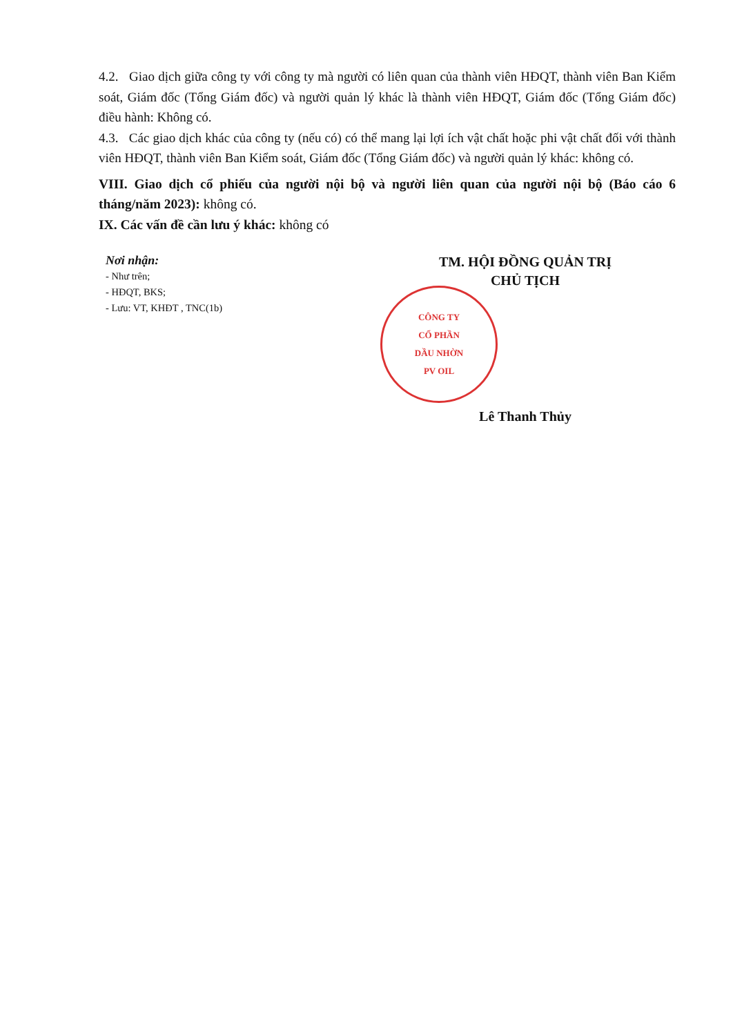4.2. Giao dịch giữa công ty với công ty mà người có liên quan của thành viên HĐQT, thành viên Ban Kiểm soát, Giám đốc (Tổng Giám đốc) và người quản lý khác là thành viên HĐQT, Giám đốc (Tổng Giám đốc) điều hành: Không có.
4.3. Các giao dịch khác của công ty (nếu có) có thể mang lại lợi ích vật chất hoặc phi vật chất đối với thành viên HĐQT, thành viên Ban Kiểm soát, Giám đốc (Tổng Giám đốc) và người quản lý khác: không có.
VIII. Giao dịch cổ phiếu của người nội bộ và người liên quan của người nội bộ (Báo cáo 6 tháng/năm 2023): không có.
IX. Các vấn đề cần lưu ý khác: không có
Nơi nhận:
- Như trên;
- HĐQT, BKS;
- Lưu: VT, KHĐT , TNC(1b)
TM. HỘI ĐỒNG QUẢN TRỊ
CHỦ TỊCH
CÔNG TY
CỔ PHẦN
DẦU NHỜN
PV OIL
Lê Thanh Thủy